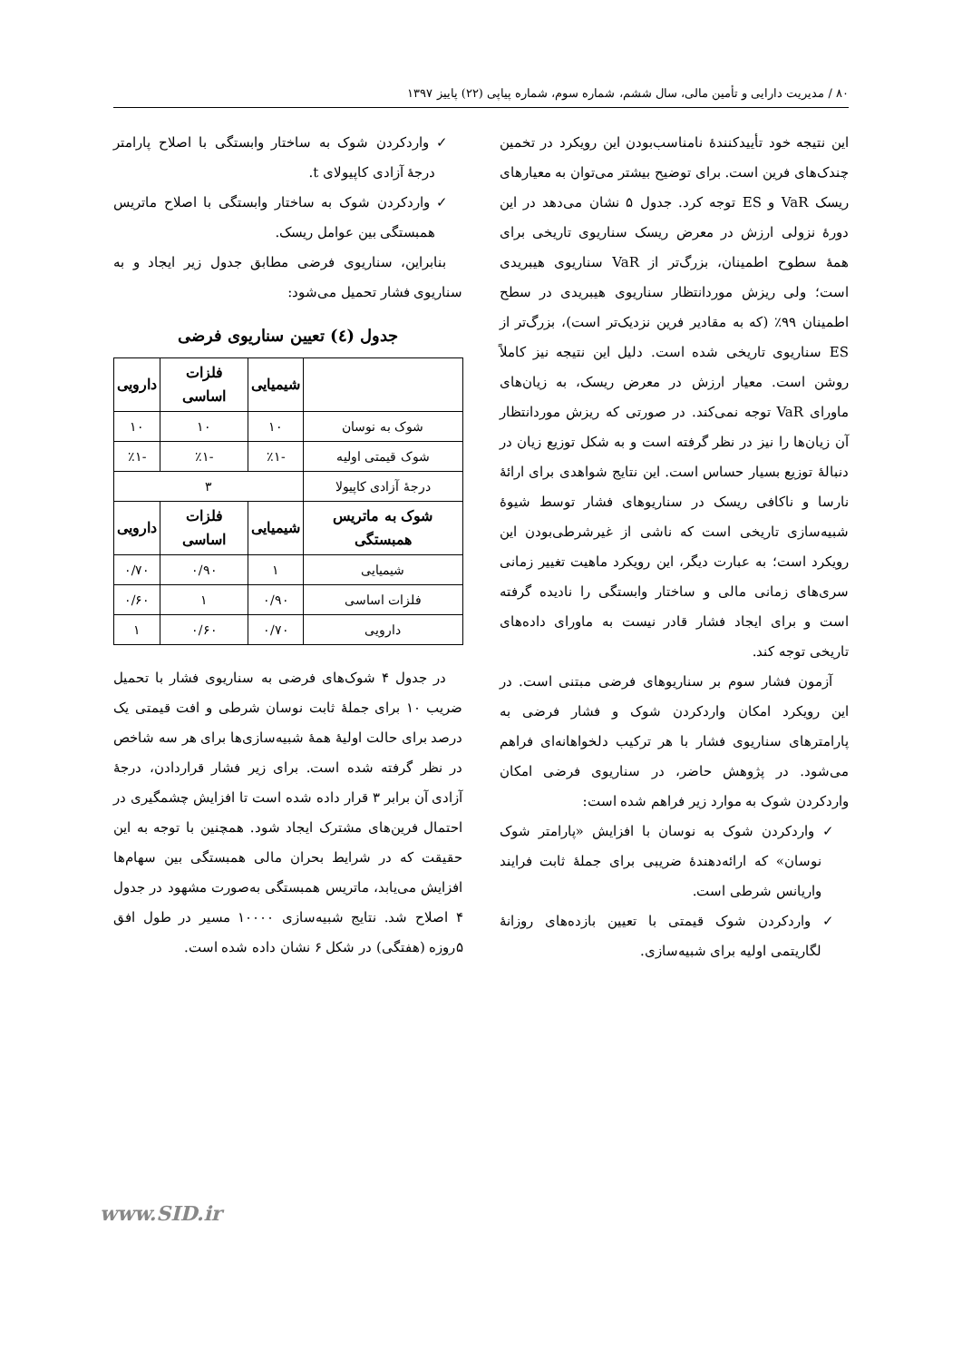۸۰ / مدیریت دارایی و تأمین مالی، سال ششم، شماره سوم، شماره پیاپی (۲۲) پاییز ۱۳۹۷
این نتیجه خود تأییدکنندهٔ نامناسب‌بودن این رویکرد در تخمین چندک‌های فرین است. برای توضیح بیشتر می‌توان به معیارهای ریسک VaR و ES توجه کرد. جدول ۵ نشان می‌دهد در این دورهٔ نزولی ارزش در معرض ریسک سناریوی تاریخی برای همهٔ سطوح اطمینان، بزرگ‌تر از VaR سناریوی هیبریدی است؛ ولی ریزش موردانتظار سناریوی هیبریدی در سطح اطمینان ۹۹٪ (که به مقادیر فرین نزدیک‌تر است)، بزرگ‌تر از ES سناریوی تاریخی شده است. دلیل این نتیجه نیز کاملاً روشن است. معیار ارزش در معرض ریسک، به زیان‌های ماورای VaR توجه نمی‌کند. در صورتی که ریزش موردانتظار آن زیان‌ها را نیز در نظر گرفته است و به شکل توزیع زیان در دنبالهٔ توزیع بسیار حساس است. این نتایج شواهدی برای ارائهٔ نارسا و ناکافی ریسک در سناریوهای فشار توسط شیوهٔ شبیه‌سازی تاریخی است که ناشی از غیرشرطی‌بودن این رویکرد است؛ به عبارت دیگر، این رویکرد ماهیت تغییر زمانی سری‌های زمانی مالی و ساختار وابستگی را نادیده گرفته است و برای ایجاد فشار قادر نیست به ماورای داده‌های تاریخی توجه کند.
آزمون فشار سوم بر سناریوهای فرضی مبتنی است. در این رویکرد امکان واردکردن شوک و فشار فرضی به پارامترهای سناریوی فشار با هر ترکیب دلخواهانه‌ای فراهم می‌شود. در پژوهش حاضر، در سناریوی فرضی امکان واردکردن شوک به موارد زیر فراهم شده است:
✓ واردکردن شوک به نوسان با افزایش «پارامتر شوک نوسان» که ارائه‌دهندهٔ ضریبی برای جملهٔ ثابت فرایند واریانس شرطی است.
✓ واردکردن شوک قیمتی با تعیین بازده‌های روزانهٔ لگاریتمی اولیه برای شبیه‌سازی.
✓ واردکردن شوک به ساختار وابستگی با اصلاح پارامتر درجهٔ آزادی کاپیولای t.
✓ واردکردن شوک به ساختار وابستگی با اصلاح ماتریس همبستگی بین عوامل ریسک.
بنابراین، سناریوی فرضی مطابق جدول زیر ایجاد و به سناریوی فشار تحمیل می‌شود:
جدول (٤) تعیین سناریوی فرضی
| | شیمیایی | فلزات اساسی | دارویی |
| --- | --- | --- | --- |
| شوک به نوسان | ۱۰ | ۱۰ | ۱۰ |
| شوک قیمتی اولیه | -٪۱ | -٪۱ | -٪۱ |
| درجهٔ آزادی کاپیولا | ۳ | | |
| شوک به ماتریس همبستگی | شیمیایی | فلزات اساسی | دارویی |
| شیمیایی | ۱ | ۰/۹۰ | ۰/۷۰ |
| فلزات اساسی | ۰/۹۰ | ۱ | ۰/۶۰ |
| دارویی | ۰/۷۰ | ۰/۶۰ | ۱ |
در جدول ۴ شوک‌های فرضی به سناریوی فشار با تحمیل ضریب ۱۰ برای جملهٔ ثابت نوسان شرطی و افت قیمتی یک درصد برای حالت اولیهٔ همهٔ شبیه‌سازی‌ها برای هر سه شاخص در نظر گرفته شده است. برای زیر فشار قراردادن، درجهٔ آزادی آن برابر ۳ قرار داده شده است تا افزایش چشمگیری در احتمال فرین‌های مشترک ایجاد شود. همچنین با توجه به این حقیقت که در شرایط بحران مالی همبستگی بین سهام‌ها افزایش می‌یابد، ماتریس همبستگی به‌صورت مشهود در جدول ۴ اصلاح شد. نتایج شبیه‌سازی ۱۰۰۰۰ مسیر در طول افق ۵روزه (هفتگی) در شکل ۶ نشان داده شده است.
www.SID.ir